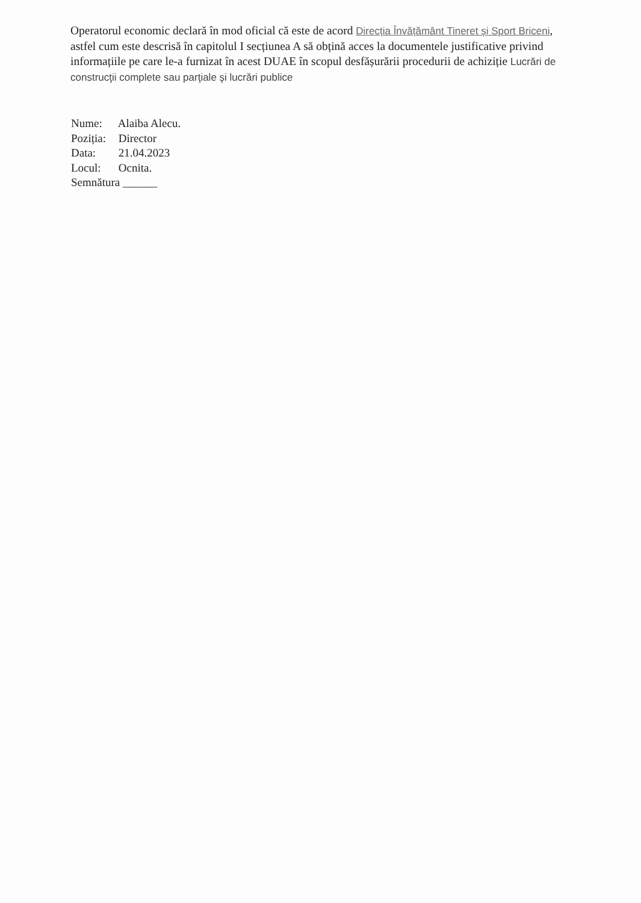Operatorul economic declară în mod oficial că este de acord Direcția Învățământ Tineret și Sport Briceni, astfel cum este descrisă în capitolul I secțiunea A să obțină acces la documentele justificative privind informațiile pe care le-a furnizat în acest DUAE în scopul desfășurării procedurii de achiziție Lucrări de construcţii complete sau parţiale şi lucrări publice
Nume: Alaiba Alecu.
Poziția: Director
Data: 21.04.2023
Locul: Ocnita.
Semnătura ______